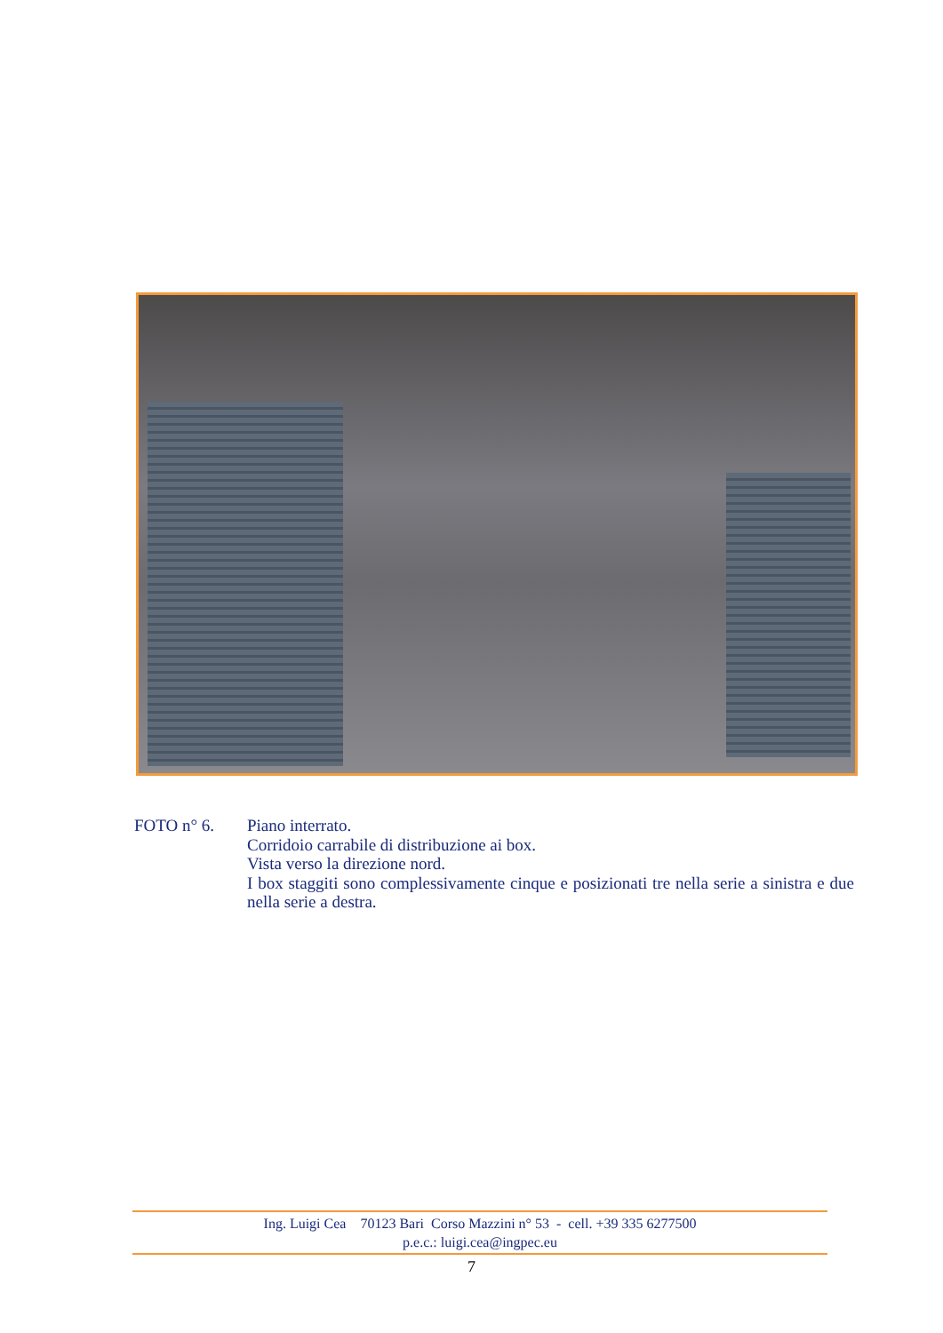FOTO n° 6. Piano interrato.
Corridoio carrabile di distribuzione ai box.
Vista verso la direzione nord.
I box staggiti sono complessivamente cinque e posizionati tre nella serie a sinistra e due nella serie a destra.
Ing. Luigi Cea 70123 Bari Corso Mazzini n° 53 - cell. +39 335 6277500
p.e.c.: luigi.cea@ingpec.eu
7